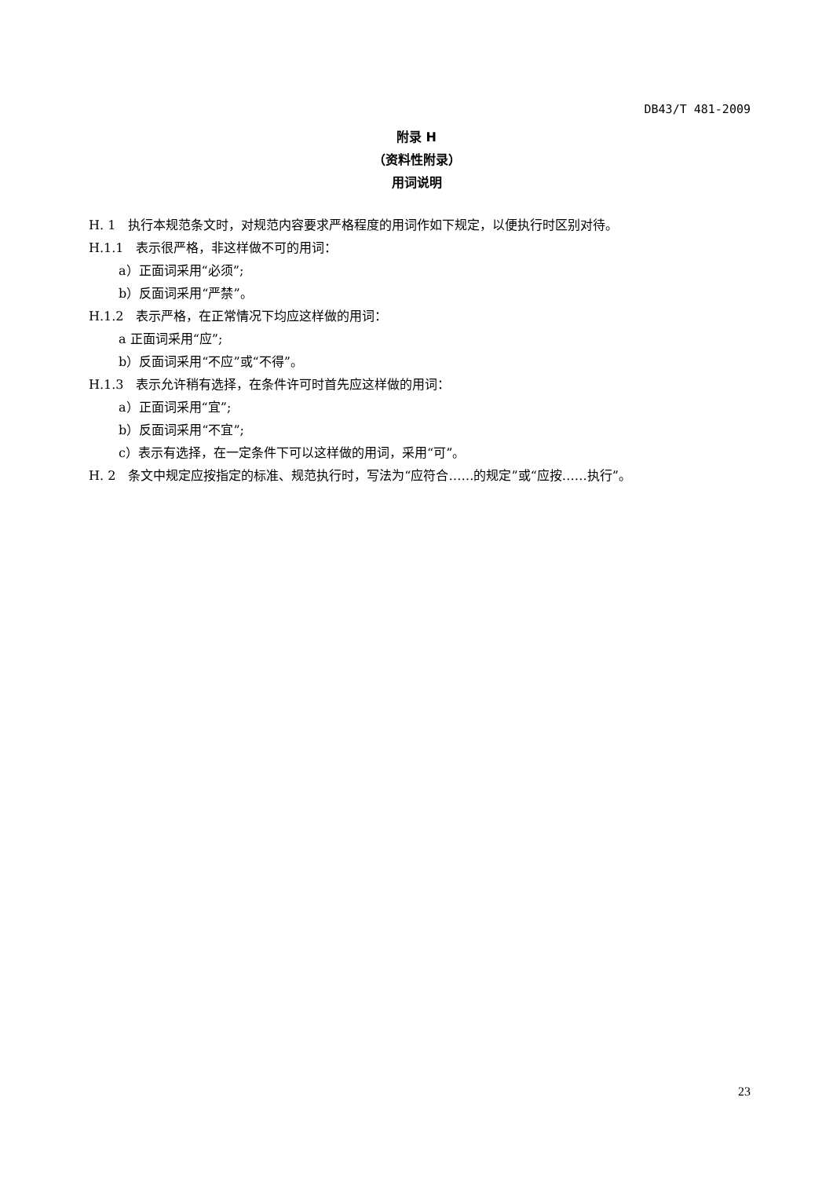DB43/T 481-2009
附录 H
（资料性附录）
用词说明
H. 1　执行本规范条文时，对规范内容要求严格程度的用词作如下规定，以便执行时区别对待。
H.1.1　表示很严格，非这样做不可的用词：
a）正面词采用“必须”;
b）反面词采用“严禁”。
H.1.2　表示严格，在正常情况下均应这样做的用词：
a 正面词采用“应”;
b）反面词采用“不应”或“不得”。
H.1.3　表示允许稍有选择，在条件许可时首先应这样做的用词：
a）正面词采用“宜”;
b）反面词采用“不宜”;
c）表示有选择，在一定条件下可以这样做的用词，采用“可”。
H. 2　条文中规定应按指定的标准、规范执行时，写法为“应符合……的规定”或“应按……执行”。
23